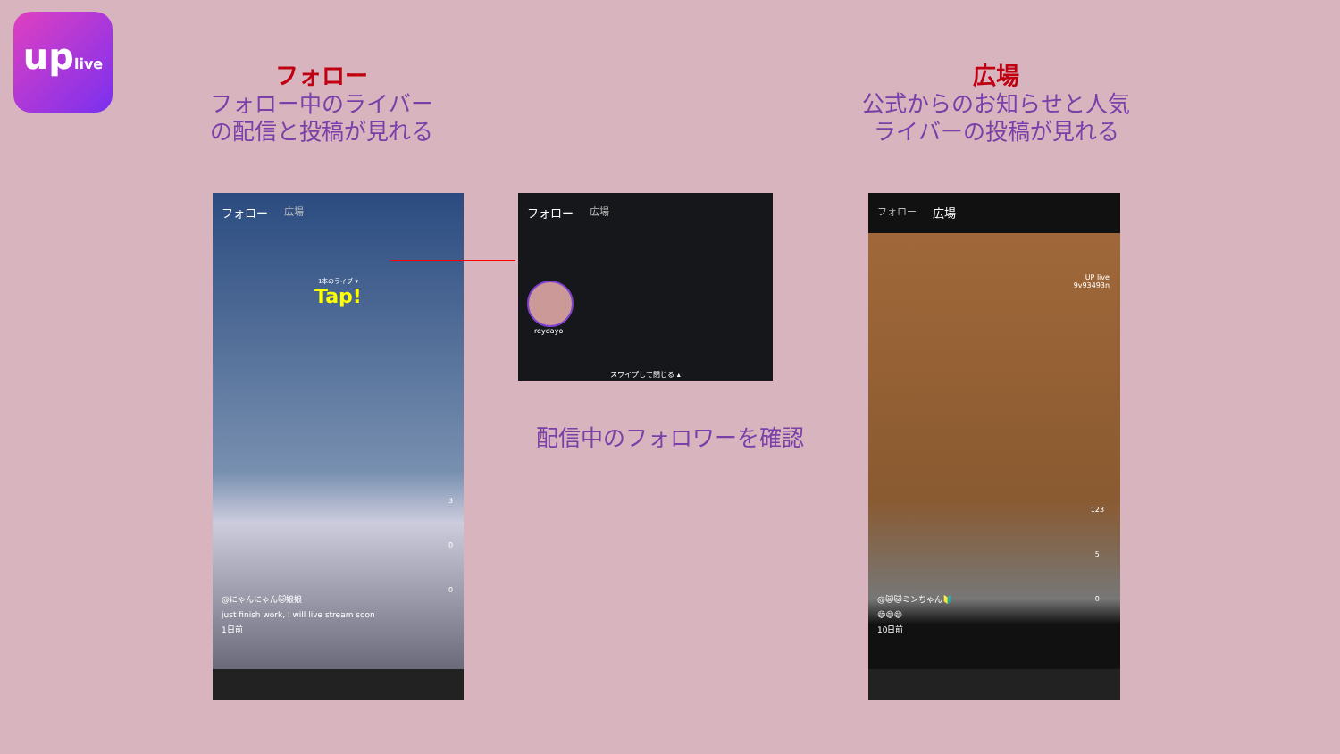uplive
フォロー
フォロー中のライバー
の配信と投稿が見れる
広場
公式からのお知らせと人気
ライバーの投稿が見れる
フォロー 広場
1本のライブ ▾
Tap!
3
0
0
@にゃんにゃん🐱娘娘
just finish work, I will live stream soon
1日前
フォロー 広場
reydayo
スワイプして閉じる ▴
配信中のフォロワーを確認
フォロー 広場
UP live
9v93493n
123
5
0
@🙀🐱ミンちゃん🔰
😄😄😄
10日前